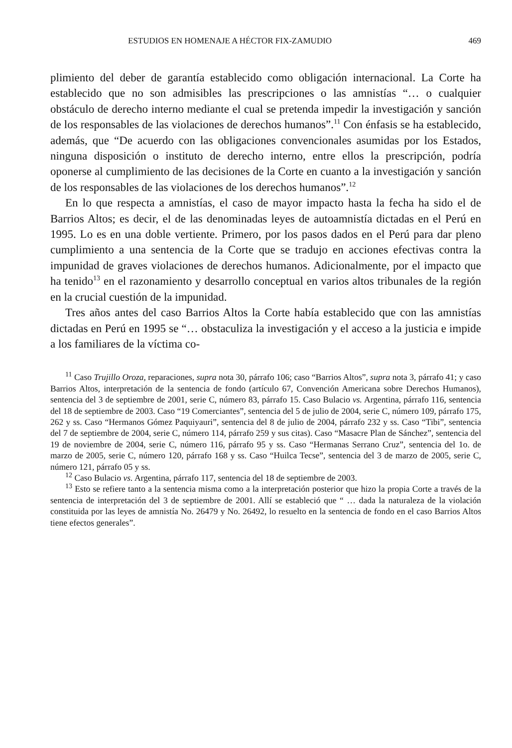ESTUDIOS EN HOMENAJE A HÉCTOR FIX-ZAMUDIO 469
plimiento del deber de garantía establecido como obligación internacional. La Corte ha establecido que no son admisibles las prescripciones o las amnistías “… o cualquier obstáculo de derecho interno mediante el cual se pretenda impedir la investigación y sanción de los responsables de las violaciones de derechos humanos”.<sup>11</sup> Con énfasis se ha establecido, además, que “De acuerdo con las obligaciones convencionales asumidas por los Estados, ninguna disposición o instituto de derecho interno, entre ellos la prescripción, podría oponerse al cumplimiento de las decisiones de la Corte en cuanto a la investigación y sanción de los responsables de las violaciones de los derechos humanos”.<sup>12</sup>
En lo que respecta a amnistías, el caso de mayor impacto hasta la fecha ha sido el de Barrios Altos; es decir, el de las denominadas leyes de autoamnistía dictadas en el Perú en 1995. Lo es en una doble vertiente. Primero, por los pasos dados en el Perú para dar pleno cumplimiento a una sentencia de la Corte que se tradujo en acciones efectivas contra la impunidad de graves violaciones de derechos humanos. Adicionalmente, por el impacto que ha tenido<sup>13</sup> en el razonamiento y desarrollo conceptual en varios altos tribunales de la región en la crucial cuestión de la impunidad.
Tres años antes del caso Barrios Altos la Corte había establecido que con las amnistías dictadas en Perú en 1995 se “… obstaculiza la investigación y el acceso a la justicia e impide a los familiares de la víctima co-
<sup>11</sup> Caso Trujillo Oroza, reparaciones, supra nota 30, párrafo 106; caso “Barrios Altos”, supra nota 3, párrafo 41; y caso Barrios Altos, interpretación de la sentencia de fondo (artículo 67, Convención Americana sobre Derechos Humanos), sentencia del 3 de septiembre de 2001, serie C, número 83, párrafo 15. Caso Bulacio vs. Argentina, párrafo 116, sentencia del 18 de septiembre de 2003. Caso “19 Comerciantes”, sentencia del 5 de julio de 2004, serie C, número 109, párrafo 175, 262 y ss. Caso “Hermanos Gómez Paquiyauri”, sentencia del 8 de julio de 2004, párrafo 232 y ss. Caso “Tibi”, sentencia del 7 de septiembre de 2004, serie C, número 114, párrafo 259 y sus citas). Caso “Masacre Plan de Sánchez”, sentencia del 19 de noviembre de 2004, serie C, número 116, párrafo 95 y ss. Caso “Hermanas Serrano Cruz”, sentencia del 1o. de marzo de 2005, serie C, número 120, párrafo 168 y ss. Caso “Huilca Tecse”, sentencia del 3 de marzo de 2005, serie C, número 121, párrafo 05 y ss.
<sup>12</sup> Caso Bulacio vs. Argentina, párrafo 117, sentencia del 18 de septiembre de 2003.
<sup>13</sup> Esto se refiere tanto a la sentencia misma como a la interpretación posterior que hizo la propia Corte a través de la sentencia de interpretación del 3 de septiembre de 2001. Allí se estableció que “ … dada la naturaleza de la violación constituida por las leyes de amnistía No. 26479 y No. 26492, lo resuelto en la sentencia de fondo en el caso Barrios Altos tiene efectos generales”.